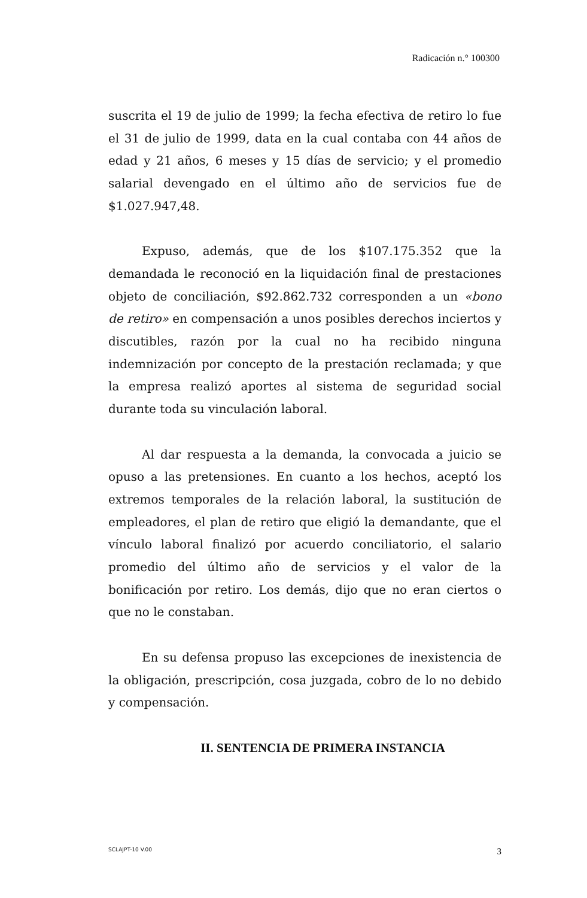Radicación n.° 100300
suscrita el 19 de julio de 1999; la fecha efectiva de retiro lo fue el 31 de julio de 1999, data en la cual contaba con 44 años de edad y 21 años, 6 meses y 15 días de servicio; y el promedio salarial devengado en el último año de servicios fue de $1.027.947,48.
Expuso, además, que de los $107.175.352 que la demandada le reconoció en la liquidación final de prestaciones objeto de conciliación, $92.862.732 corresponden a un «bono de retiro» en compensación a unos posibles derechos inciertos y discutibles, razón por la cual no ha recibido ninguna indemnización por concepto de la prestación reclamada; y que la empresa realizó aportes al sistema de seguridad social durante toda su vinculación laboral.
Al dar respuesta a la demanda, la convocada a juicio se opuso a las pretensiones. En cuanto a los hechos, aceptó los extremos temporales de la relación laboral, la sustitución de empleadores, el plan de retiro que eligió la demandante, que el vínculo laboral finalizó por acuerdo conciliatorio, el salario promedio del último año de servicios y el valor de la bonificación por retiro. Los demás, dijo que no eran ciertos o que no le constaban.
En su defensa propuso las excepciones de inexistencia de la obligación, prescripción, cosa juzgada, cobro de lo no debido y compensación.
II. SENTENCIA DE PRIMERA INSTANCIA
SCLAJPT-10 V.00 3